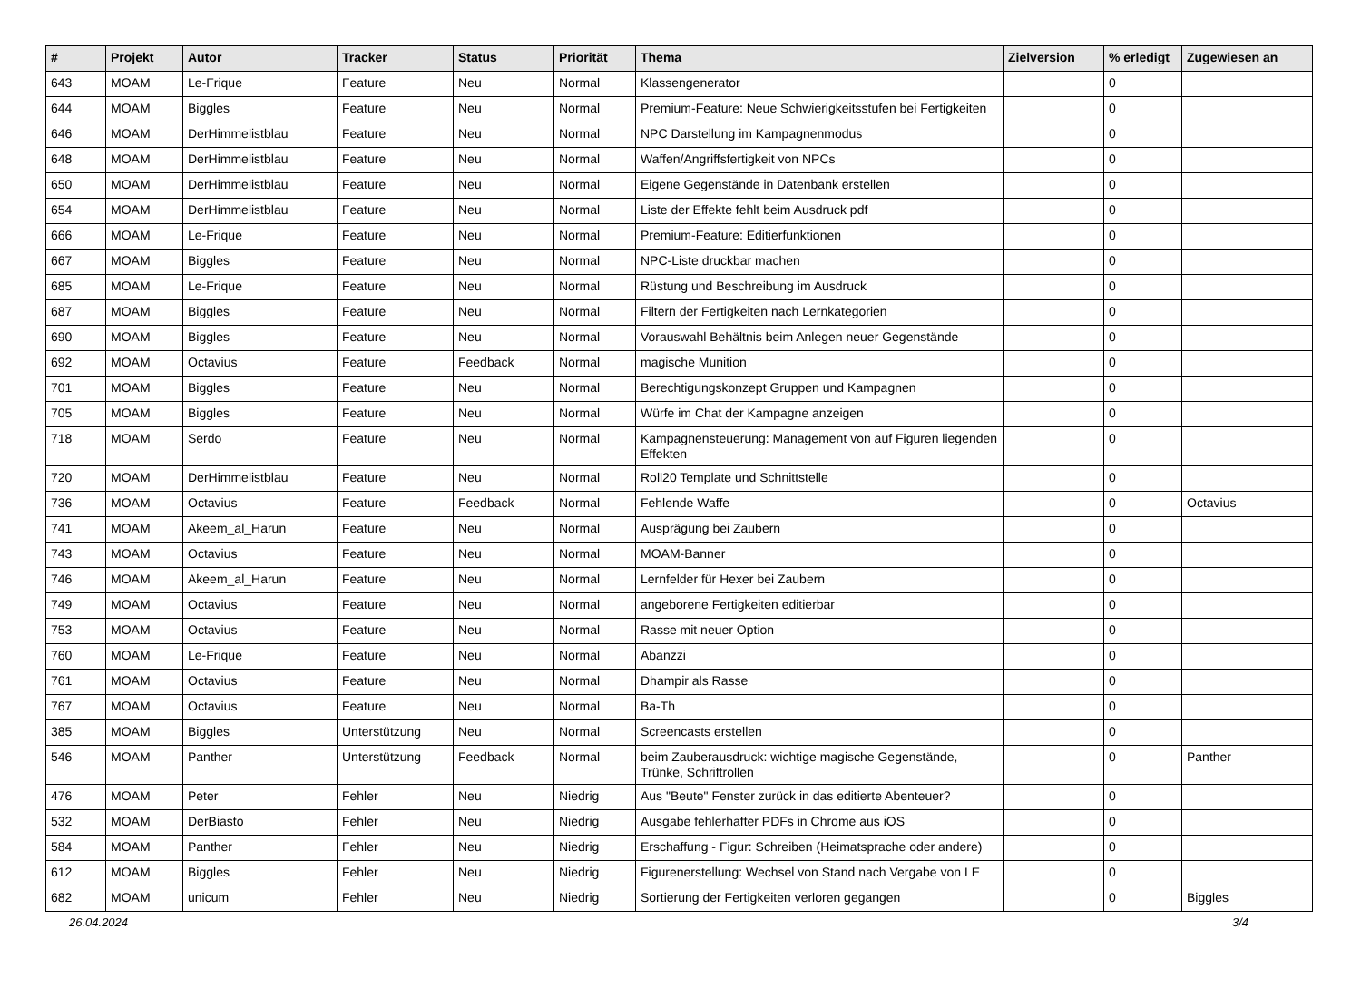| # | Projekt | Autor | Tracker | Status | Priorität | Thema | Zielversion | % erledigt | Zugewiesen an |
| --- | --- | --- | --- | --- | --- | --- | --- | --- | --- |
| 643 | MOAM | Le-Frique | Feature | Neu | Normal | Klassengenerator | | 0 | |
| 644 | MOAM | Biggles | Feature | Neu | Normal | Premium-Feature: Neue Schwierigkeitsstufen bei Fertigkeiten | | 0 | |
| 646 | MOAM | DerHimmelistblau | Feature | Neu | Normal | NPC Darstellung im Kampagnenmodus | | 0 | |
| 648 | MOAM | DerHimmelistblau | Feature | Neu | Normal | Waffen/Angriffsfertigkeit von NPCs | | 0 | |
| 650 | MOAM | DerHimmelistblau | Feature | Neu | Normal | Eigene Gegenstände in Datenbank erstellen | | 0 | |
| 654 | MOAM | DerHimmelistblau | Feature | Neu | Normal | Liste der Effekte fehlt beim Ausdruck pdf | | 0 | |
| 666 | MOAM | Le-Frique | Feature | Neu | Normal | Premium-Feature: Editierfunktionen | | 0 | |
| 667 | MOAM | Biggles | Feature | Neu | Normal | NPC-Liste druckbar machen | | 0 | |
| 685 | MOAM | Le-Frique | Feature | Neu | Normal | Rüstung und Beschreibung im Ausdruck | | 0 | |
| 687 | MOAM | Biggles | Feature | Neu | Normal | Filtern der Fertigkeiten nach Lernkategorien | | 0 | |
| 690 | MOAM | Biggles | Feature | Neu | Normal | Vorauswahl Behältnis beim Anlegen neuer Gegenstände | | 0 | |
| 692 | MOAM | Octavius | Feature | Feedback | Normal | magische Munition | | 0 | |
| 701 | MOAM | Biggles | Feature | Neu | Normal | Berechtigungskonzept Gruppen und Kampagnen | | 0 | |
| 705 | MOAM | Biggles | Feature | Neu | Normal | Würfe im Chat der Kampagne anzeigen | | 0 | |
| 718 | MOAM | Serdo | Feature | Neu | Normal | Kampagnensteuerung: Management von auf Figuren liegenden Effekten | | 0 | |
| 720 | MOAM | DerHimmelistblau | Feature | Neu | Normal | Roll20 Template und Schnittstelle | | 0 | |
| 736 | MOAM | Octavius | Feature | Feedback | Normal | Fehlende Waffe | | 0 | Octavius |
| 741 | MOAM | Akeem_al_Harun | Feature | Neu | Normal | Ausprägung bei Zaubern | | 0 | |
| 743 | MOAM | Octavius | Feature | Neu | Normal | MOAM-Banner | | 0 | |
| 746 | MOAM | Akeem_al_Harun | Feature | Neu | Normal | Lernfelder für Hexer bei Zaubern | | 0 | |
| 749 | MOAM | Octavius | Feature | Neu | Normal | angeborene Fertigkeiten editierbar | | 0 | |
| 753 | MOAM | Octavius | Feature | Neu | Normal | Rasse mit neuer Option | | 0 | |
| 760 | MOAM | Le-Frique | Feature | Neu | Normal | Abanzzi | | 0 | |
| 761 | MOAM | Octavius | Feature | Neu | Normal | Dhampir als Rasse | | 0 | |
| 767 | MOAM | Octavius | Feature | Neu | Normal | Ba-Th | | 0 | |
| 385 | MOAM | Biggles | Unterstützung | Neu | Normal | Screencasts erstellen | | 0 | |
| 546 | MOAM | Panther | Unterstützung | Feedback | Normal | beim Zauberausdruck: wichtige magische Gegenstände, Trünke, Schriftrollen | | 0 | Panther |
| 476 | MOAM | Peter | Fehler | Neu | Niedrig | Aus "Beute" Fenster zurück in das editierte Abenteuer? | | 0 | |
| 532 | MOAM | DerBiasto | Fehler | Neu | Niedrig | Ausgabe fehlerhafter PDFs in Chrome aus iOS | | 0 | |
| 584 | MOAM | Panther | Fehler | Neu | Niedrig | Erschaffung - Figur: Schreiben (Heimatsprache oder andere) | | 0 | |
| 612 | MOAM | Biggles | Fehler | Neu | Niedrig | Figurenerstellung: Wechsel von Stand nach Vergabe von LE | | 0 | |
| 682 | MOAM | unicum | Fehler | Neu | Niedrig | Sortierung der Fertigkeiten verloren gegangen | | 0 | Biggles |
26.04.2024 3/4